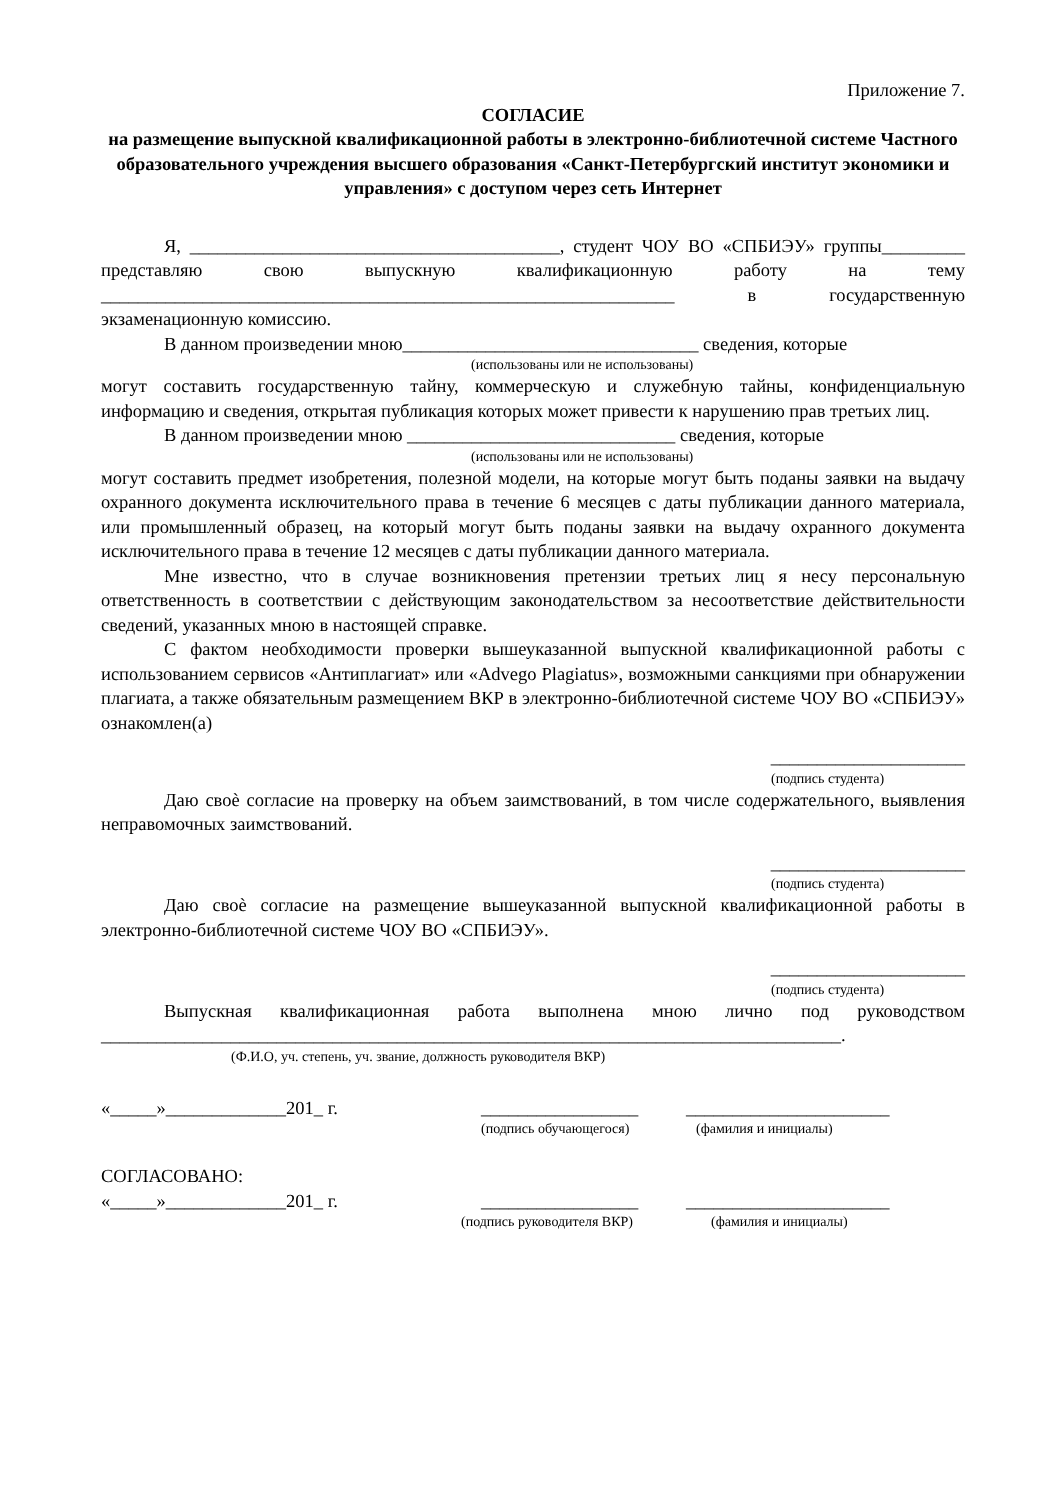Приложение 7.
СОГЛАСИЕ
на размещение выпускной квалификационной работы в электронно-библиотечной системе Частного образовательного учреждения высшего образования «Санкт-Петербургский институт экономики и управления» с доступом через сеть Интернет
Я, ________________________________________, студент ЧОУ ВО «СПБИЭУ» группы_________ представляю свою выпускную квалификационную работу на тему ______________________________________________________________ в государственную экзаменационную комиссию.
В данном произведении мною________________________________ сведения, которые
(использованы или не использованы)
могут составить государственную тайну, коммерческую и служебную тайны, конфиденциальную информацию и сведения, открытая публикация которых может привести к нарушению прав третьих лиц.
В данном произведении мною _____________________________ сведения, которые
(использованы или не использованы)
могут составить предмет изобретения, полезной модели, на которые могут быть поданы заявки на выдачу охранного документа исключительного права в течение 6 месяцев с даты публикации данного материала, или промышленный образец, на который могут быть поданы заявки на выдачу охранного документа исключительного права в течение 12 месяцев с даты публикации данного материала.
Мне известно, что в случае возникновения претензии третьих лиц я несу персональную ответственность в соответствии с действующим законодательством за несоответствие действительности сведений, указанных мною в настоящей справке.
С фактом необходимости проверки вышеуказанной выпускной квалификационной работы с использованием сервисов «Антиплагиат» или «Advego Plagiatus», возможными санкциями при обнаружении плагиата, а также обязательным размещением ВКР в электронно-библиотечной системе ЧОУ ВО «СПБИЭУ» ознакомлен(а)
_____________________
(подпись студента)
Даю своѐ согласие на проверку на объем заимствований, в том числе содержательного, выявления неправомочных заимствований.
_____________________
(подпись студента)
Даю своѐ согласие на размещение вышеуказанной выпускной квалификационной работы в электронно-библиотечной системе ЧОУ ВО «СПБИЭУ».
_____________________
(подпись студента)
Выпускная квалификационная работа выполнена мною лично под руководством ________________________________________________________________________________.
(Ф.И.О, уч. степень, уч. звание, должность руководителя ВКР)
«_____»_____________201_ г. _________________ ______________________
(подпись обучающегося) (фамилия и инициалы)
СОГЛАСОВАНО:
«_____»_____________201_ г. _________________ ______________________
(подпись руководителя ВКР) (фамилия и инициалы)